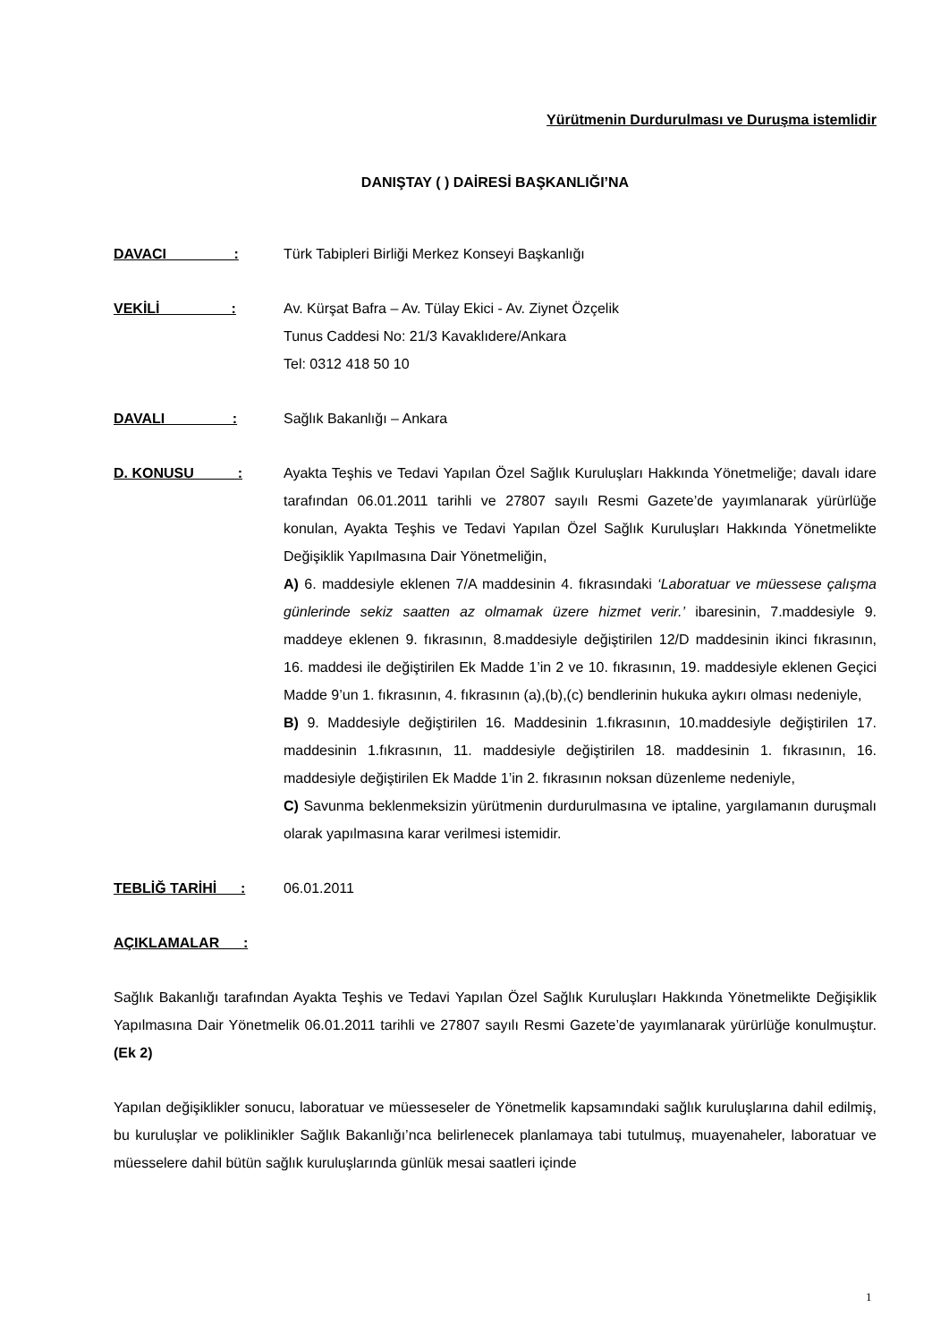Yürütmenin Durdurulması ve Duruşma istemlidir
DANIŞTAY ( ) DAİRESİ BAŞKANLIĞI’NA
DAVACI :
Türk Tabipleri Birliği Merkez Konseyi Başkanlığı
VEKİLİ :
Av. Kürşat Bafra – Av. Tülay Ekici - Av. Ziynet Özçelik
Tunus Caddesi No: 21/3 Kavaklıdere/Ankara
Tel: 0312 418 50 10
DAVALI :
Sağlık Bakanlığı – Ankara
D. KONUSU :
Ayakta Teşhis ve Tedavi Yapılan Özel Sağlık Kuruluşları Hakkında Yönetmeliğe; davalı idare tarafından 06.01.2011 tarihli ve 27807 sayılı Resmi Gazete’de yayımlanarak yürürlüğe konulan, Ayakta Teşhis ve Tedavi Yapılan Özel Sağlık Kuruluşları Hakkında Yönetmelikte Değişiklik Yapılmasına Dair Yönetmeliğin,
A) 6. maddesiyle eklenen 7/A maddesinin 4. fıkrasındaki ‘Laboratuar ve müessese çalışma günlerinde sekiz saatten az olmamak üzere hizmet verir.’ ibaresinin, 7.maddesiyle 9. maddeye eklenen 9. fıkrasının, 8.maddesiyle değiştirilen 12/D maddesinin ikinci fıkrasının, 16. maddesi ile değiştirilen Ek Madde 1’in 2 ve 10. fıkrasının, 19. maddesiyle eklenen Geçici Madde 9’un 1. fıkrasının, 4. fıkrasının (a),(b),(c) bendlerinin hukuka aykırı olması nedeniyle,
B) 9. Maddesiyle değiştirilen 16. Maddesinin 1.fıkrasının, 10.maddesiyle değiştirilen 17. maddesinin 1.fıkrasının, 11. maddesiyle değiştirilen 18. maddesinin 1. fıkrasının, 16. maddesiyle değiştirilen Ek Madde 1’in 2. fıkrasının noksan düzenleme nedeniyle,
C) Savunma beklenmeksizin yürütmenin durdurulmasına ve iptaline, yargılamanın duruşmalı olarak yapılmasına karar verilmesi istemidir.
TEBLİĞ TARİHİ :
06.01.2011
AÇIKLAMALAR :
Sağlık Bakanlığı tarafından Ayakta Teşhis ve Tedavi Yapılan Özel Sağlık Kuruluşları Hakkında Yönetmelikte Değişiklik Yapılmasına Dair Yönetmelik 06.01.2011 tarihli ve 27807 sayılı Resmi Gazete’de yayımlanarak yürürlüğe konulmuştur. (Ek 2)
Yapılan değişiklikler sonucu, laboratuar ve müesseseler de Yönetmelik kapsamındaki sağlık kuruluşlarına dahil edilmiş, bu kuruluşlar ve poliklinikler Sağlık Bakanlığı’nca belirlenecek planlamaya tabi tutulmuş, muayenaheler, laboratuar ve müesselere dahil bütün sağlık kuruluşlarında günlük mesai saatleri içinde
1